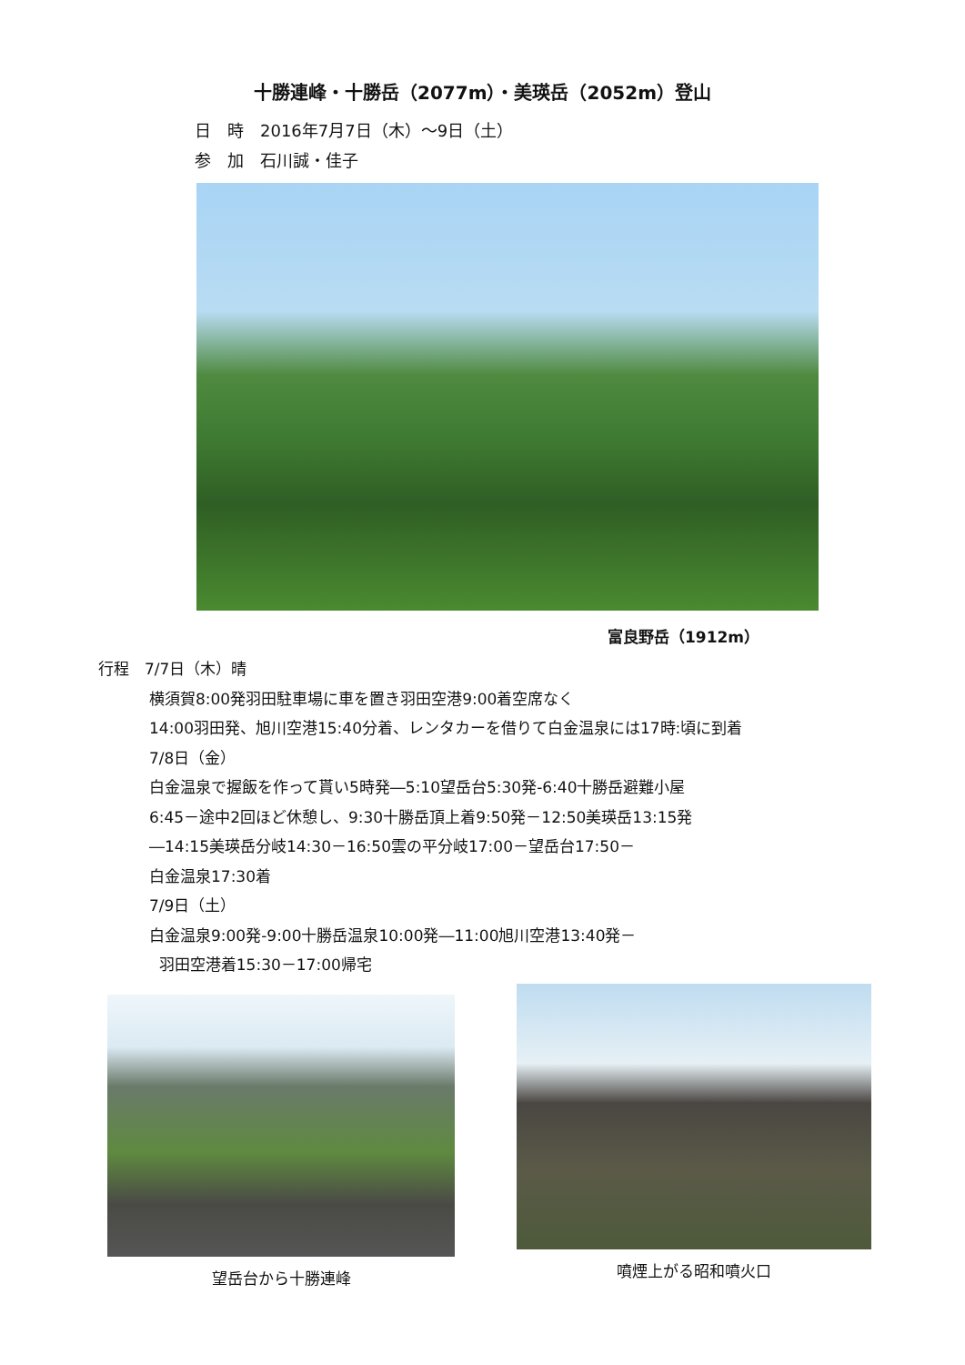十勝連峰・十勝岳（2077m）・美瑛岳（2052m）登山
日　時　2016年7月7日（木）～9日（土）
参　加　石川誠・佳子
富良野岳（1912m）
行程　7/7日（木）晴
横須賀8:00発羽田駐車場に車を置き羽田空港9:00着空席なく
14:00羽田発、旭川空港15:40分着、レンタカーを借りて白金温泉には17時:頃に到着
7/8日（金）
白金温泉で握飯を作って貰い5時発―5:10望岳台5:30発-6:40十勝岳避難小屋
6:45－途中2回ほど休憩し、9:30十勝岳頂上着9:50発－12:50美瑛岳13:15発
―14:15美瑛岳分岐14:30－16:50雲の平分岐17:00－望岳台17:50－
白金温泉17:30着
7/9日（土）
白金温泉9:00発-9:00十勝岳温泉10:00発―11:00旭川空港13:40発－
羽田空港着15:30－17:00帰宅
望岳台から十勝連峰 噴煙上がる昭和噴火口